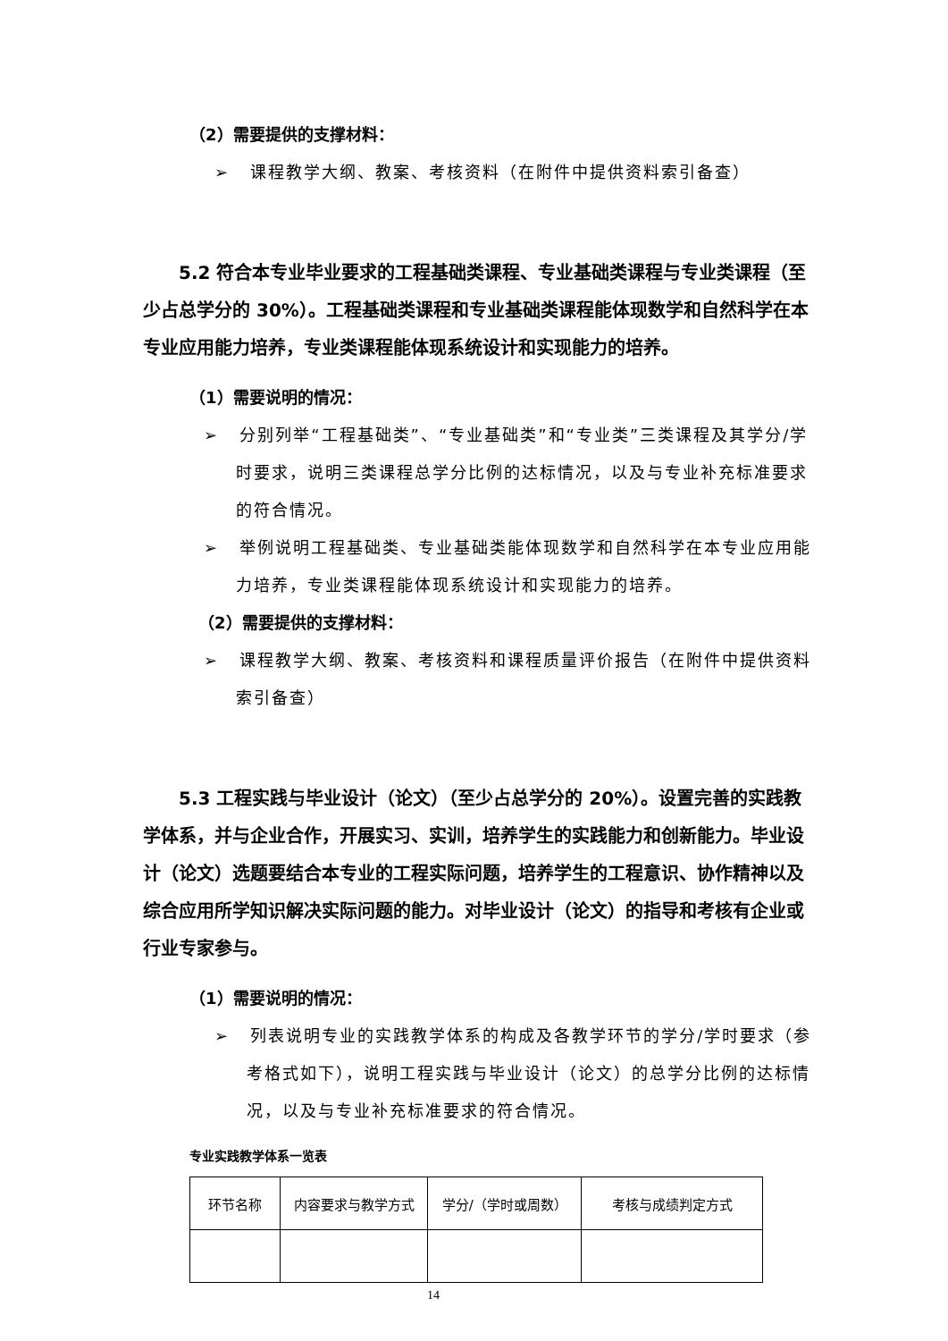（2）需要提供的支撑材料：
➢ 课程教学大纲、教案、考核资料（在附件中提供资料索引备查）
5.2 符合本专业毕业要求的工程基础类课程、专业基础类课程与专业类课程（至少占总学分的 30%）。工程基础类课程和专业基础类课程能体现数学和自然科学在本专业应用能力培养，专业类课程能体现系统设计和实现能力的培养。
（1）需要说明的情况：
➢ 分别列举“工程基础类”、“专业基础类”和“专业类”三类课程及其学分/学时要求，说明三类课程总学分比例的达标情况，以及与专业补充标准要求的符合情况。
➢ 举例说明工程基础类、专业基础类能体现数学和自然科学在本专业应用能力培养，专业类课程能体现系统设计和实现能力的培养。
（2）需要提供的支撑材料：
➢ 课程教学大纲、教案、考核资料和课程质量评价报告（在附件中提供资料索引备查）
5.3 工程实践与毕业设计（论文）（至少占总学分的 20%）。设置完善的实践教学体系，并与企业合作，开展实习、实训，培养学生的实践能力和创新能力。毕业设计（论文）选题要结合本专业的工程实际问题，培养学生的工程意识、协作精神以及综合应用所学知识解决实际问题的能力。对毕业设计（论文）的指导和考核有企业或行业专家参与。
（1）需要说明的情况：
➢ 列表说明专业的实践教学体系的构成及各教学环节的学分/学时要求（参考格式如下），说明工程实践与毕业设计（论文）的总学分比例的达标情况，以及与专业补充标准要求的符合情况。
专业实践教学体系一览表
| 环节名称 | 内容要求与教学方式 | 学分/（学时或周数） | 考核与成绩判定方式 |
14